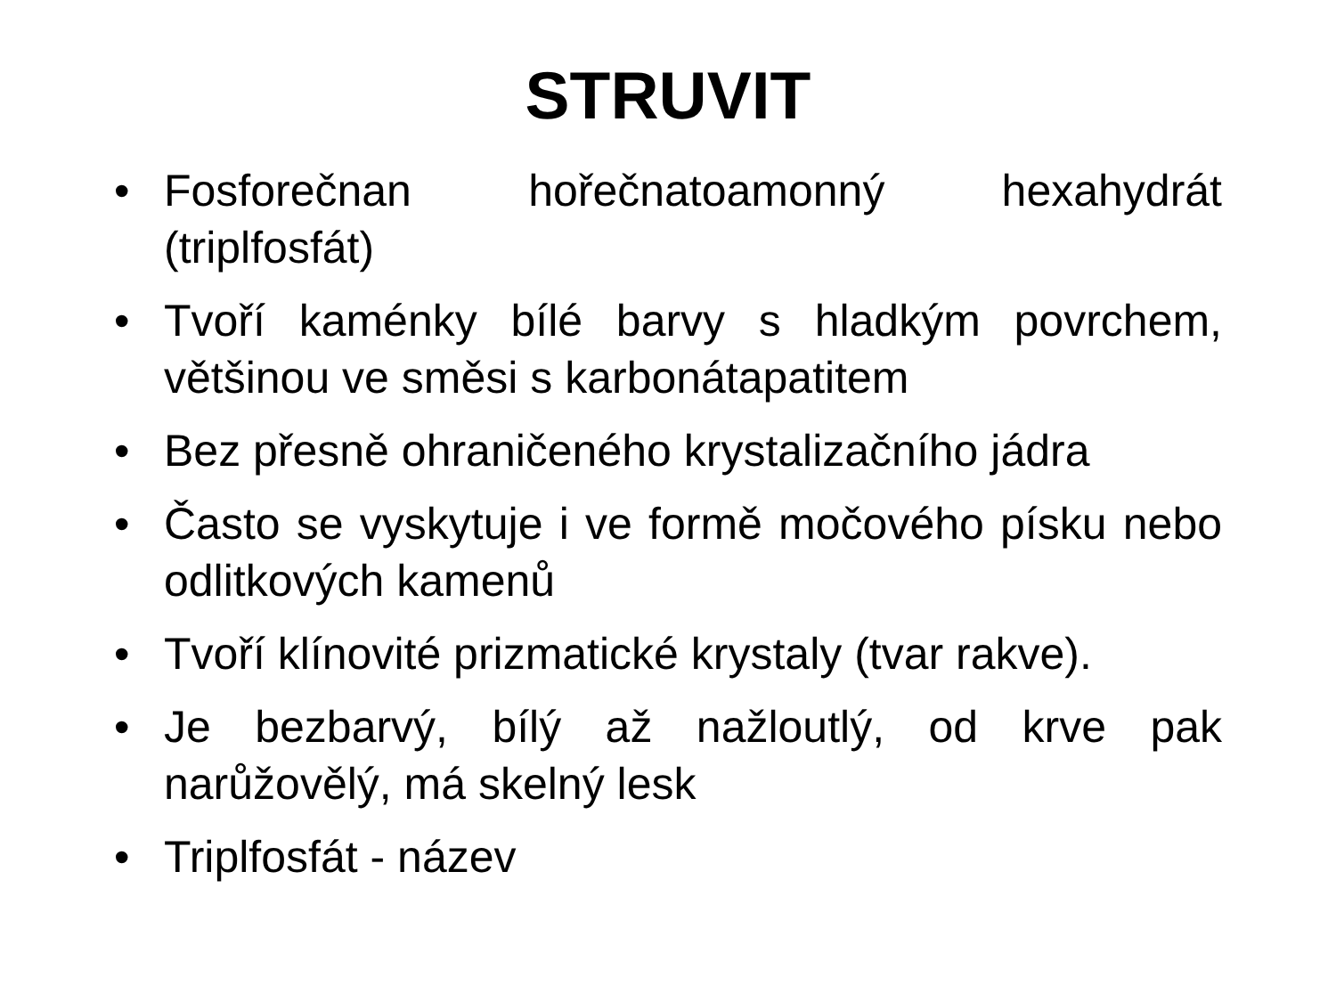STRUVIT
• Fosforečnan hořečnatoamonný hexahydrát (triplfosfát)
• Tvoří kaménky bílé barvy s hladkým povrchem, většinou ve směsi s karbonátapatitem
• Bez přesně ohraničeného krystalizačního jádra
• Často se vyskytuje i ve formě močového písku nebo odlitkových kamenů
• Tvoří klínovité prizmatické krystaly (tvar rakve).
• Je bezbarvý, bílý až nažloutlý, od krve pak narůžovělý, má skelný lesk
• Triplfosfát - název